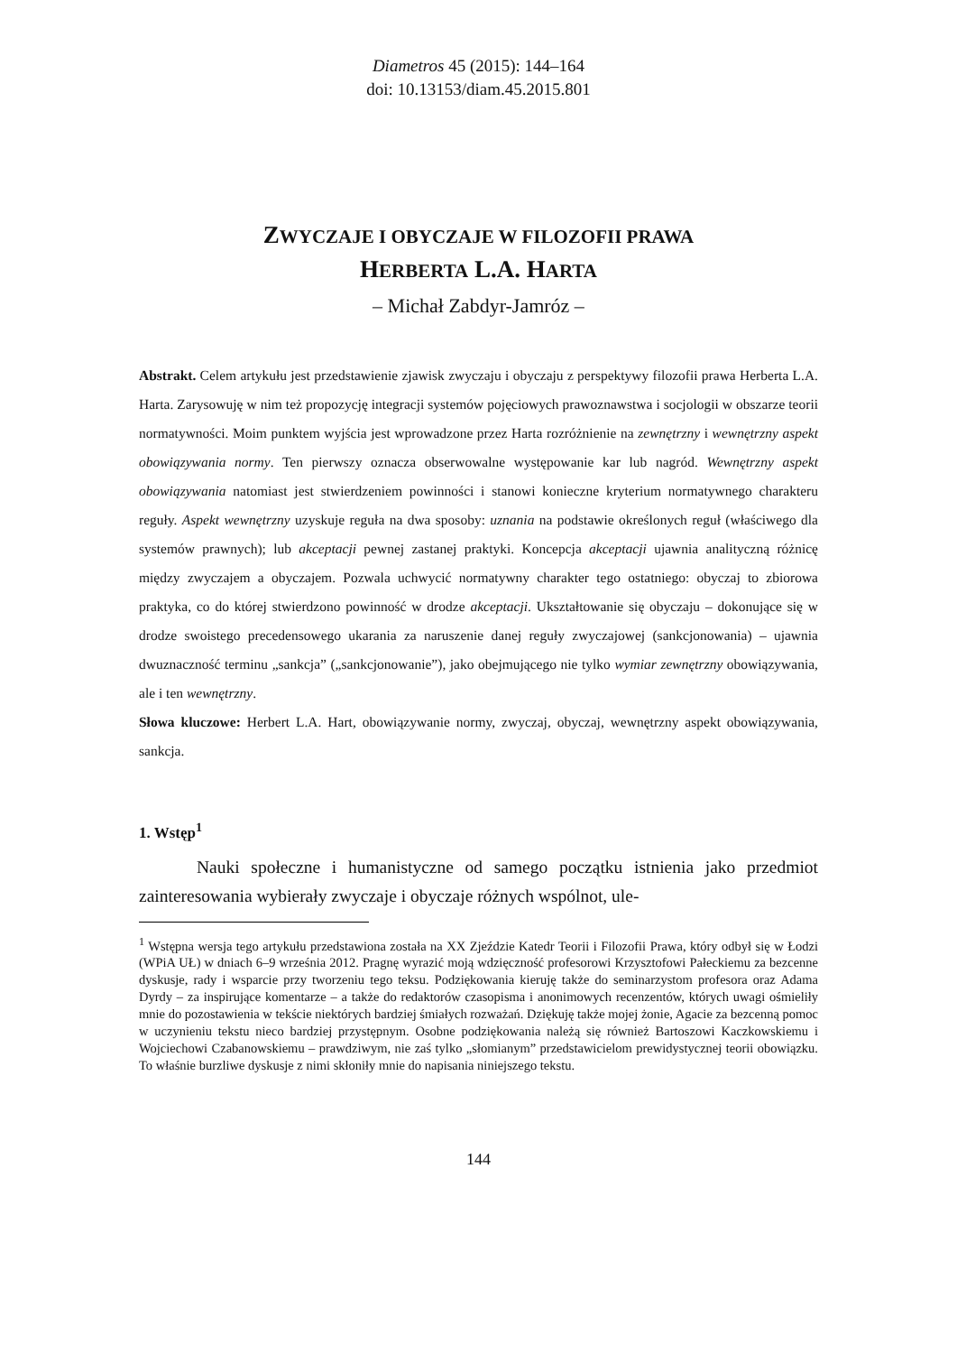Diametros 45 (2015): 144–164
doi: 10.13153/diam.45.2015.801
ZWYCZAJE I OBYCZAJE W FILOZOFII PRAWA
HERBERTA L.A. HARTA
– Michał Zabdyr-Jamróz –
Abstrakt. Celem artykułu jest przedstawienie zjawisk zwyczaju i obyczaju z perspektywy filozofii prawa Herberta L.A. Harta. Zarysowuję w nim też propozycję integracji systemów pojęciowych prawoznawstwa i socjologii w obszarze teorii normatywności. Moim punktem wyjścia jest wprowadzone przez Harta rozróżnienie na zewnętrzny i wewnętrzny aspekt obowiązywania normy. Ten pierwszy oznacza obserwowalne występowanie kar lub nagród. Wewnętrzny aspekt obowiązywania natomiast jest stwierdzeniem powinności i stanowi konieczne kryterium normatywnego charakteru reguły. Aspekt wewnętrzny uzyskuje reguła na dwa sposoby: uznania na podstawie określonych reguł (właściwego dla systemów prawnych); lub akceptacji pewnej zastanej praktyki. Koncepcja akceptacji ujawnia analityczną różnicę między zwyczajem a obyczajem. Pozwala uchwycić normatywny charakter tego ostatniego: obyczaj to zbiorowa praktyka, co do której stwierdzono powinność w drodze akceptacji. Ukształtowanie się obyczaju – dokonujące się w drodze swoistego precedensowego ukarania za naruszenie danej reguły zwyczajowej (sankcjonowania) – ujawnia dwuznaczność terminu „sankcja” („sankcjonowanie”), jako obejmującego nie tylko wymiar zewnętrzny obowiązywania, ale i ten wewnętrzny.
Słowa kluczowe: Herbert L.A. Hart, obowiązywanie normy, zwyczaj, obyczaj, wewnętrzny aspekt obowiązywania, sankcja.
1. Wstęp<sup>1</sup>
Nauki społeczne i humanistyczne od samego początku istnienia jako przedmiot zainteresowania wybierały zwyczaje i obyczaje różnych wspólnot, ule-
<sup>1</sup> Wstępna wersja tego artykułu przedstawiona została na XX Zjeździe Katedr Teorii i Filozofii Prawa, który odbył się w Łodzi (WPiA UŁ) w dniach 6–9 września 2012. Pragnę wyrazić moją wdzięczność profesorowi Krzysztofowi Pałeckiemu za bezcenne dyskusje, rady i wsparcie przy tworzeniu tego teksu. Podziękowania kieruję także do seminarzystom profesora oraz Adama Dyrdy – za inspirujące komentarze – a także do redaktorów czasopisma i anonimowych recenzentów, których uwagi ośmieliły mnie do pozostawienia w tekście niektórych bardziej śmiałych rozważań. Dziękuję także mojej żonie, Agacie za bezcenną pomoc w uczynieniu tekstu nieco bardziej przystępnym. Osobne podziękowania należą się również Bartoszowi Kaczkowskiemu i Wojciechowi Czabanowskiemu – prawdziwym, nie zaś tylko „słomianym” przedstawicielom prewidystycznej teorii obowiązku. To właśnie burzliwe dyskusje z nimi skłoniły mnie do napisania niniejszego tekstu.
144